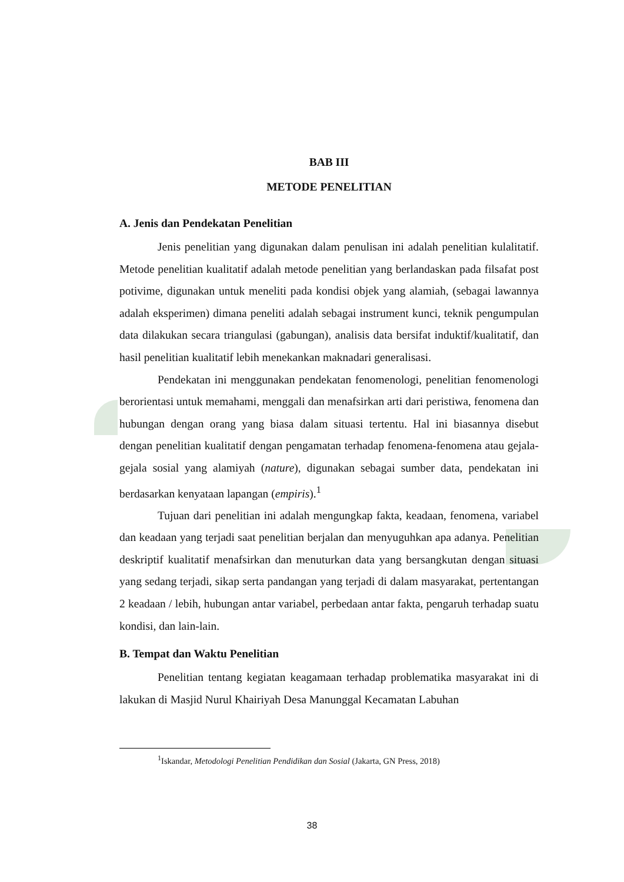BAB III
METODE PENELITIAN
A. Jenis dan Pendekatan Penelitian
Jenis penelitian yang digunakan dalam penulisan ini adalah penelitian kulalitatif. Metode penelitian kualitatif adalah metode penelitian yang berlandaskan pada filsafat post potivime, digunakan untuk meneliti pada kondisi objek yang alamiah, (sebagai lawannya adalah eksperimen) dimana peneliti adalah sebagai instrument kunci, teknik pengumpulan data dilakukan secara triangulasi (gabungan), analisis data bersifat induktif/kualitatif, dan hasil penelitian kualitatif lebih menekankan maknadari generalisasi.
Pendekatan ini menggunakan pendekatan fenomenologi, penelitian fenomenologi berorientasi untuk memahami, menggali dan menafsirkan arti dari peristiwa, fenomena dan hubungan dengan orang yang biasa dalam situasi tertentu. Hal ini biasannya disebut dengan penelitian kualitatif dengan pengamatan terhadap fenomena-fenomena atau gejala-gejala sosial yang alamiyah (nature), digunakan sebagai sumber data, pendekatan ini berdasarkan kenyataan lapangan (empiris).<sup>1</sup>
Tujuan dari penelitian ini adalah mengungkap fakta, keadaan, fenomena, variabel dan keadaan yang terjadi saat penelitian berjalan dan menyuguhkan apa adanya. Penelitian deskriptif kualitatif menafsirkan dan menuturkan data yang bersangkutan dengan situasi yang sedang terjadi, sikap serta pandangan yang terjadi di dalam masyarakat, pertentangan 2 keadaan / lebih, hubungan antar variabel, perbedaan antar fakta, pengaruh terhadap suatu kondisi, dan lain-lain.
B. Tempat dan Waktu Penelitian
Penelitian tentang kegiatan keagamaan terhadap problematika masyarakat ini di lakukan di Masjid Nurul Khairiyah Desa Manunggal Kecamatan Labuhan
<sup>1</sup> Iskandar, Metodologi Penelitian Pendidikan dan Sosial (Jakarta, GN Press, 2018)
38